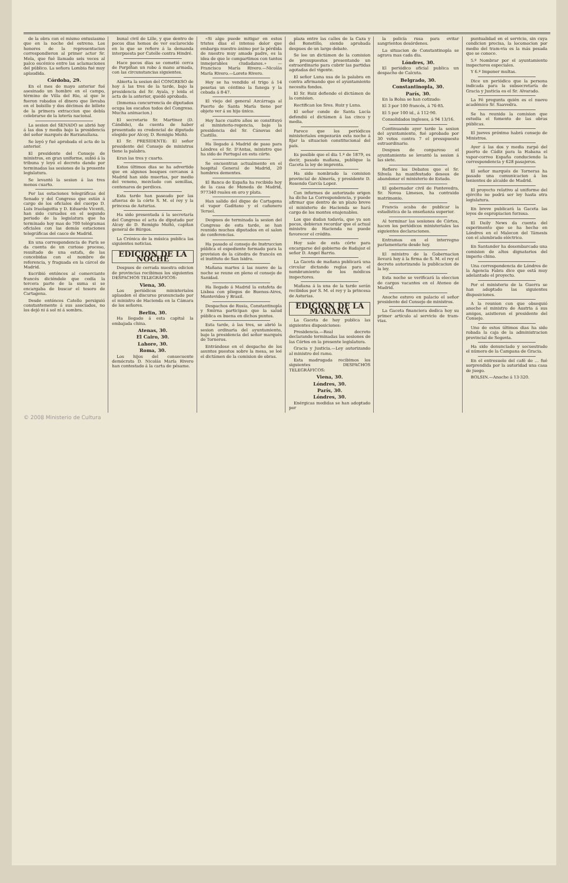de la obra con el mismo entusiasmo que en la noche del estreno. Los honores de la representacion correspondieron al primer actor Sr. Mela, que fué llamado seis veces al palco escénico entre las aclamaciones del público. La señora Lombia fué muy aplaudida.
Córdoba, 29.
En el mes de mayo anterior fué asesinado un hombre en el campo, término de Villa del Rio, al que le fueron robados el dinero que llevaba en el bolsillo y dos décimos de billete de la primera extraccion que debía celebrarse de la lotería nacional.
La sesion del SENADO se abrió hoy á las dos y media bajo la presidencia del señor marqués de Barzanallana.
Se leyó y fué aprobada el acta de la anterior.
El presidente del Consejo de ministros, en gran uniforme, subió á la tribuna y leyó el decreto dando por terminadas las sesiones de la presente legislatura.
Se levantó la sesion á las tres menos cuarto.
Por las estaciones telegráficas del Senado y del Congreso que están á cargo de los oficiales del cuerpo D. Luis Iraolagoitia y D. Eduardo Vicenti, han sido cursados en el segundo periodo de la legislatura que ha terminado hoy mas de 700 telégramas oficiales con las demás estaciones telegráficas del casco de Madrid.
En una correspondencia de París se da cuenta de un curioso proceso, resultado de una estafa, de las concebidas con el nombre de referencia, y fraguada en la cárcel de Madrid.
Escribió entónces al comerciante francés diciéndole que cedía la tercera parte de la suma si se encargaba de buscar el tesoro de Cartagena.
Desde entónces Catello persiguió constantemente á sus asociados, no los dejó ni á sol ni á sombra.
bunal civil de Lille, y que dentro de pocos dias hemos de ver esclarecido en lo que se refiere á la demanda interpuesta por Catelle contra Hindré.
Hace pocos dias se cometió cerca de Porpiñan un robo á mano armada, con las circunstancias siguientes.
Abierta la sesion del CONGRESO de hoy á las tres de la tarde, bajo la presidencia del Sr. Ayala, y leida el acta de la anterior, quedó aprobada.
(Inmensa concurrencia de diputados ocupa los escaños todos del Congreso. Mucha animacion.)
El secretario Sr. Martinez (D. Cándido), da cuenta de haber presentado su credencial de diputado elegido por Alcoy, D. Remigio Moltó.
El Sr. PRESIDENTE: El señor presidente del Consejo de ministros tiene la palabra.
Eran las tres y cuarto.
Estos últimos dias se ha advertido que en algunos bosques cercanos á Madrid han sido muertas, por medio del veneno, mezclado con semillas, centenares de perdices.
Esta tarde han paseado por las afueras de la córte S. M. el rey y la princesa de Asturias.
Ha sido presentada á la secretaría del Congreso el acta de diputado por Alcoy de D. Remigio Moltó, capitan general de Búrgos.
La Crónica de la música publica las siguientes noticias.
EDICION DE LA NOCHE
Despues de cerrada nuestra edicion de provincias recibimos los siguientes DESPACHOS TELEGRÁFICOS:
Viena, 30.
Los periódicos ministeriales aplauden el discurso pronunciado por el ministro de Hacienda en la Cámara de los señores.
Berlin, 30.
Ha llegado á esta capital la embajada china.
Atenas, 30.
El Cairo, 30.
Lahore, 30.
Roma, 30.
Los hijos del consecuente demócrata D. Nicolás María Rivero han contestado á la carta de pésame.
«Si algo puede mitigar en estos tristes dias el intenso dolor que embarga nuestro ánimo por la pérdida de nuestro muy amado padre, es la idea de que le compartimos con tantos inmejorables ciudadanos.» —Francisco María Rivero.—Nicolás María Rivero.—Loreto Rivero.
Hoy se ha vendido el trigo á 14 pesetas un céntimo la fanega y la cebada á 8·47.
El viejo del general Azcárraga al Puerto de Santa María tiene por objeto ver á su hijo único.
Hoy hace cuatro años se constituyó el ministerio-regencia, bajo la presidencia del Sr. Cánovas del Castillo.
Ha llegado á Madrid de paso para Lóndres el Sr. D'Antas, ministro que ha sido de Portugal en esta córte.
Se encuentran actualmente en el hospital General de Madrid, 20 hombres dementes.
El Banco de España ha recibido hoy de la casa de Moneda de Madrid, 977340 reales en oro y plata.
Han salido del dique de Cartagena el vapor Gaditano y el cañonero Teruel.
Despues de terminada la sesion del Congreso de esta tarde, se han reunido muchos diputados en el salon de conferencias.
Ha pasado al consejo de Instruccion pública el espediente formado para la provision de la cátedra de francés en el instituto de San Isidro.
Mañana martes á las nueve de la noche se reune en pleno el consejo de Sanidad.
Ha llegado á Madrid la estafeta de Lisboa con pliegos de Buenos-Aires, Montevideo y Brasil.
Despachos de Rusia, Constantinopla y Smirna participan que la salud pública es buena en dichos puntos.
Esta tarde, á las tres, se abrió la sesion ordinaria del ayuntamiento, bajo la presidencia del señor marqués de Torneros.
Entrándose en el despacho de los asuntos puestos sobre la mesa, se leé el dictámen de la comision de obras.
plaza entre las calles de la Caza y del Bonetillo, siendo aprobada despues de un largo debate.
Se lee un dictámen de la comision de presupuestos presentando un estraordinario para cubrir las partidas agotadas del vigente.
El señor Luna usa de la palabra en contra afirmando que el ayuntamiento necesita fondos.
El Sr. Ruiz defiende el dictámen de la comision.
Rectifican los Sres. Ruiz y Luna.
El señor conde de Santa Lucía defendió el dictámen á las cinco y media.
Parece que los periódicos ministeriales empezarán esta noche á fijar la situacion constitucional del país.
Es posible que el dia 1.º de 1879, es decir, pasado mañana, publique la Gaceta la ley de imprenta.
Ha sido nombrado la comision provincial de Almería, y presidente D. Rosendo García Lopez.
Con informes de autorizado origen ha dicho La Correspondencia, y puede afirmar que dentro de un plazo breve el ministerio de Hacienda se hará cargo de los montes enajenables.
Los que dudan todavía, que ya son pocos, debieran recordar que el actual ministro de Hacienda no puede favorecer el crédito.
Hoy sale de esta córte para encargarse del gobierno de Badajoz el señor D. Angel Barrio.
La Gaceta de mañana publicará una circular dictando reglas para el nombramiento de los médicos inspectores.
Mañana á la una de la tarde serán recibidos por S. M. el rey y la princesa de Asturias.
EDICION DE LA MAÑANA
La Gaceta de hoy publica las siguientes disposiciones:
Presidencia.—Real decreto declarando terminadas las sesiones de las Córtes en la presente legislatura.
Gracia y Justicia.—Ley autorizando al ministro del ramo.
Esta madrugada recibimos los siguientes DESPACHOS TELEGRÁFICOS:
Viena, 30.
Lóndres, 30.
París, 30.
Lóndres, 30.
Enérgicas medidas se han adoptado por
la policía rusa para evitar sangrientos desórdenes.
La situacion de Constantinopla se agrava mas cada dia.
Lóndres, 30.
El periódico oficial publica un despacho de Calcuta.
Belgrado, 30.
Constantinopla, 30.
París, 30.
En la Bolsa se han cotizado:
El 3 por 100 francés, á 76·85.
El 5 por 100 id., á 112·90.
Consolidados ingleses, á 94 13/16.
Continuando ayer tarde la sesion del ayuntamiento, fué aprobado por 30 votos contra 7 el presupuesto estraordinario.
Despues de conpareso el ayuntamiento se levantó la sesion á las siete.
Refiere los Debates que el Sr. Silvela ha manifestado deseos de abandonar el ministerio de Estado.
El gobernador civil de Pontevedra, Sr. Novoa Limeses, ha contraido matrimonio.
Francia acaba de publicar la estadística de la enseñanza superior.
Al terminar las sesiones de Córtes, hacen los periódicos ministeriales las siguientes declaraciones.
Entramos en el interregno parlamentario desde hoy.
El ministro de la Gobernacion llevará hoy á la firma de S. M. el rey el decreto autorizando la publicacion de la ley.
Esta noche se verificará la eleccion de cargos vacantes en el Ateneo de Madrid.
Anoche estuvo en palacio el señor presidente del Consejo de ministros.
La Gaceta financiera dedica hoy su primer artículo al servicio de tram-vias.
puntualidad en el servicio, sin cuya condicion precisa, la locomocion por medio del tram-via es la más pesada que se conoce.
5.º Nombrar por el ayuntamiento inspectores especiales.
Y 6.º Imponer multas.
Dice un periódico que la persona indicada para la subsecretaría de Gracia y Justicia es el Sr. Alvarado.
La Fé pregunta quién es el nuevo académico Sr. Saavedra.
Se ha reunido la comision que estudia el fomento de las obras públicas.
El jueves próximo habrá consejo de Ministros.
Ayer á las dos y media zarpó del puerto de Cádiz para la Habana el vapor-correo España conduciendo la correspondencia y 628 pasajeros.
El señor marqués de Torneras ha pasado una comunicacion á los tenientes de alcalde de Madrid.
El proyecto relativo al uniforme del ejército no podrá ser ley hasta otra legislatura.
En breve publicará la Gaceta las leyes de espropiacion forzosa.
El Daily News da cuenta del esperimento que se ha hecho en Lóndres en el Malecon del Támesis con el alumbrado eléctrico.
En Santander ha desembarcado una comision de altos dignatarios del imperio chino.
Una correspondencia de Lóndres de la Agencia Fabra dice que está muy adelantado el proyecto.
Por el ministerio de la Guerra se han adoptado las siguientes disposiciones.
A la reunion con que obsequió anoche el ministro de Austria á sus amigos, asistieron el presidente del Consejo.
Uno de estos últimos dias ha sido robada la caja de la administracion provincial de Segovia.
Ha sido denunciado y secuestrado el número de la Campana de Gracia.
En el entresuelo del café de ... fué sorprendida por la autoridad una casa de juego.
BOLSIN.—Anoche á 13·320.
© 2008 Ministerio de Cultura